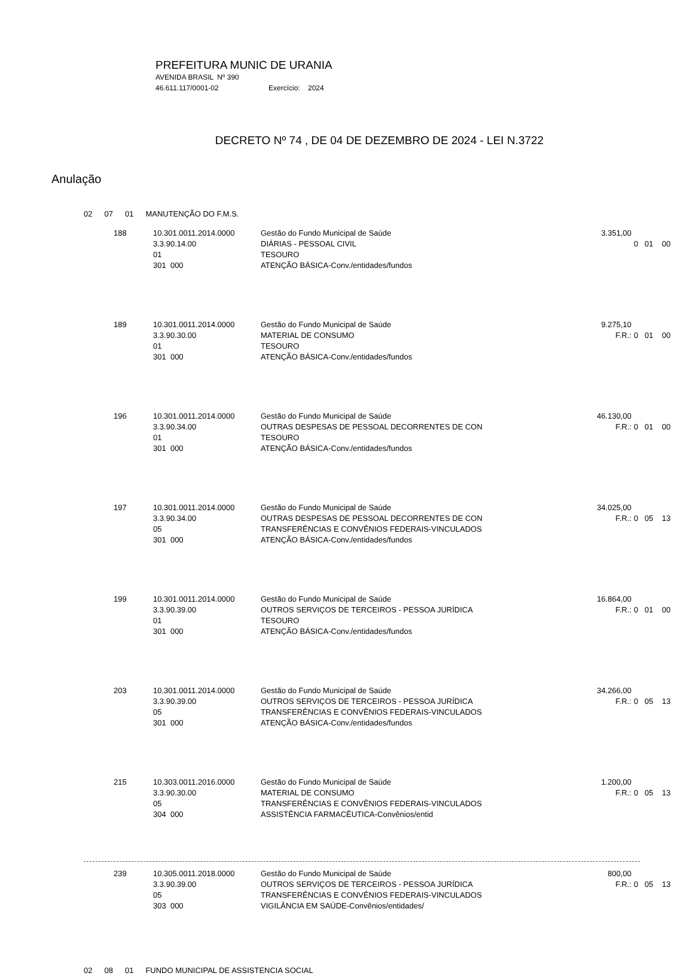PREFEITURA MUNIC DE URANIA
AVENIDA BRASIL Nº 390
46.611.117/0001-02 Exercício: 2024
DECRETO Nº 74 , DE 04 DE DEZEMBRO DE 2024 - LEI N.3722
Anulação
| 02 | 07 | 01 | MANUTENÇÃO DO F.M.S. |
| 188 | 10.301.0011.2014.0000 3.3.90.14.00 01 301 000 | Gestão do Fundo Municipal de Saúde DIÁRIAS - PESSOAL CIVIL TESOURO ATENÇÃO BÁSICA-Conv./entidades/fundos | 3.351,00 | 0 01 00 |
| 189 | 10.301.0011.2014.0000 3.3.90.30.00 01 301 000 | Gestão do Fundo Municipal de Saúde MATERIAL DE CONSUMO TESOURO ATENÇÃO BÁSICA-Conv./entidades/fundos | 9.275,10 F.R.: | 0 01 00 |
| 196 | 10.301.0011.2014.0000 3.3.90.34.00 01 301 000 | Gestão do Fundo Municipal de Saúde OUTRAS DESPESAS DE PESSOAL DECORRENTES DE CON TESOURO ATENÇÃO BÁSICA-Conv./entidades/fundos | 46.130,00 F.R.: | 0 01 00 |
| 197 | 10.301.0011.2014.0000 3.3.90.34.00 05 301 000 | Gestão do Fundo Municipal de Saúde OUTRAS DESPESAS DE PESSOAL DECORRENTES DE CON TRANSFERÊNCIAS E CONVÊNIOS FEDERAIS-VINCULADOS ATENÇÃO BÁSICA-Conv./entidades/fundos | 34.025,00 F.R.: | 0 05 13 |
| 199 | 10.301.0011.2014.0000 3.3.90.39.00 01 301 000 | Gestão do Fundo Municipal de Saúde OUTROS SERVIÇOS DE TERCEIROS - PESSOA JURÍDICA TESOURO ATENÇÃO BÁSICA-Conv./entidades/fundos | 16.864,00 F.R.: | 0 01 00 |
| 203 | 10.301.0011.2014.0000 3.3.90.39.00 05 301 000 | Gestão do Fundo Municipal de Saúde OUTROS SERVIÇOS DE TERCEIROS - PESSOA JURÍDICA TRANSFERÊNCIAS E CONVÊNIOS FEDERAIS-VINCULADOS ATENÇÃO BÁSICA-Conv./entidades/fundos | 34.266,00 F.R.: | 0 05 13 |
| 215 | 10.303.0011.2016.0000 3.3.90.30.00 05 304 000 | Gestão do Fundo Municipal de Saúde MATERIAL DE CONSUMO TRANSFERÊNCIAS E CONVÊNIOS FEDERAIS-VINCULADOS ASSISTÊNCIA FARMACÊUTICA-Convênios/entid | 1.200,00 F.R.: | 0 05 13 |
| 239 | 10.305.0011.2018.0000 3.3.90.39.00 05 303 000 | Gestão do Fundo Municipal de Saúde OUTROS SERVIÇOS DE TERCEIROS - PESSOA JURÍDICA TRANSFERÊNCIAS E CONVÊNIOS FEDERAIS-VINCULADOS VIGILÂNCIA EM SAÚDE-Convênios/entidades/ | 800,00 F.R.: | 0 05 13 |
| 02 | 08 | 01 | FUNDO MUNICIPAL DE ASSISTENCIA SOCIAL |